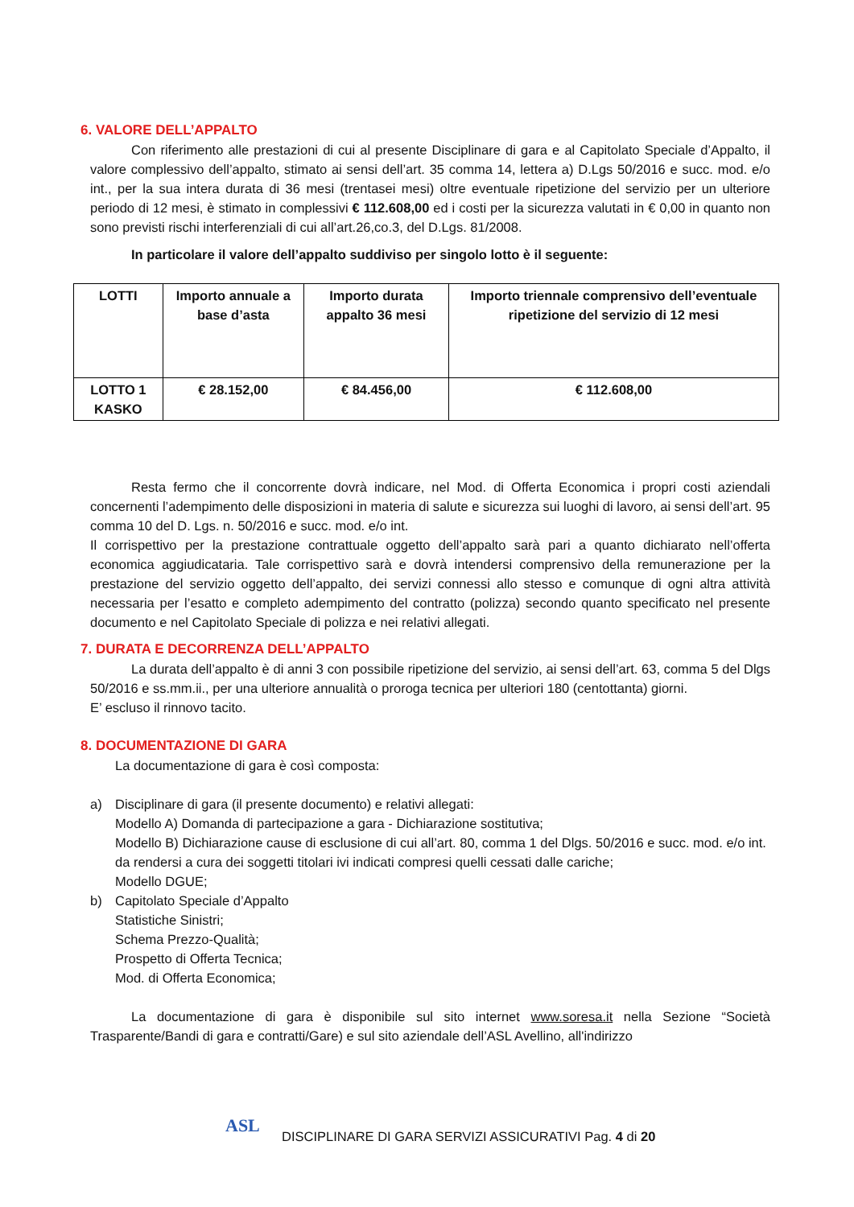6. VALORE DELL’APPALTO
Con riferimento alle prestazioni di cui al presente Disciplinare di gara e al Capitolato Speciale d’Appalto, il valore complessivo dell’appalto, stimato ai sensi dell’art. 35 comma 14, lettera a) D.Lgs 50/2016 e succ. mod. e/o int., per la sua intera durata di 36 mesi (trentasei mesi) oltre eventuale ripetizione del servizio per un ulteriore periodo di 12 mesi, è stimato in complessivi € 112.608,00 ed i costi per la sicurezza valutati in € 0,00 in quanto non sono previsti rischi interferenziali di cui all’art.26,co.3, del D.Lgs. 81/2008.
In particolare il valore dell’appalto suddiviso per singolo lotto è il seguente:
| LOTTI | Importo annuale a base d’asta | Importo durata appalto 36 mesi | Importo triennale comprensivo dell’eventuale ripetizione del servizio di 12 mesi |
| --- | --- | --- | --- |
| LOTTO 1 KASKO | € 28.152,00 | € 84.456,00 | € 112.608,00 |
Resta fermo che il concorrente dovrà indicare, nel Mod. di Offerta Economica i propri costi aziendali concernenti l’adempimento delle disposizioni in materia di salute e sicurezza sui luoghi di lavoro, ai sensi dell’art. 95 comma 10 del D. Lgs. n. 50/2016 e succ. mod. e/o int.
Il corrispettivo per la prestazione contrattuale oggetto dell’appalto sarà pari a quanto dichiarato nell’offerta economica aggiudicataria. Tale corrispettivo sarà e dovrà intendersi comprensivo della remunerazione per la prestazione del servizio oggetto dell’appalto, dei servizi connessi allo stesso e comunque di ogni altra attività necessaria per l’esatto e completo adempimento del contratto (polizza) secondo quanto specificato nel presente documento e nel Capitolato Speciale di polizza e nei relativi allegati.
7. DURATA E DECORRENZA DELL’APPALTO
La durata dell’appalto è di anni 3 con possibile ripetizione del servizio, ai sensi dell’art. 63, comma 5 del Dlgs 50/2016 e ss.mm.ii., per una ulteriore annualità o proroga tecnica per ulteriori 180 (centottanta) giorni.
E’ escluso il rinnovo tacito.
8. DOCUMENTAZIONE DI GARA
La documentazione di gara è così composta:
a) Disciplinare di gara (il presente documento) e relativi allegati:
Modello A) Domanda di partecipazione a gara - Dichiarazione sostitutiva;
Modello B) Dichiarazione cause di esclusione di cui all’art. 80, comma 1 del Dlgs. 50/2016 e succ. mod. e/o int. da rendersi a cura dei soggetti titolari ivi indicati compresi quelli cessati dalle cariche;
Modello DGUE;
b) Capitolato Speciale d’Appalto
Statistiche Sinistri;
Schema Prezzo-Qualità;
Prospetto di Offerta Tecnica;
Mod. di Offerta Economica;
La documentazione di gara è disponibile sul sito internet www.soresa.it nella Sezione “Società Trasparente/Bandi di gara e contratti/Gare) e sul sito aziendale dell’ASL Avellino, all'indirizzo
ASL
DISCIPLINARE DI GARA SERVIZI ASSICURATIVI Pag. 4 di 20